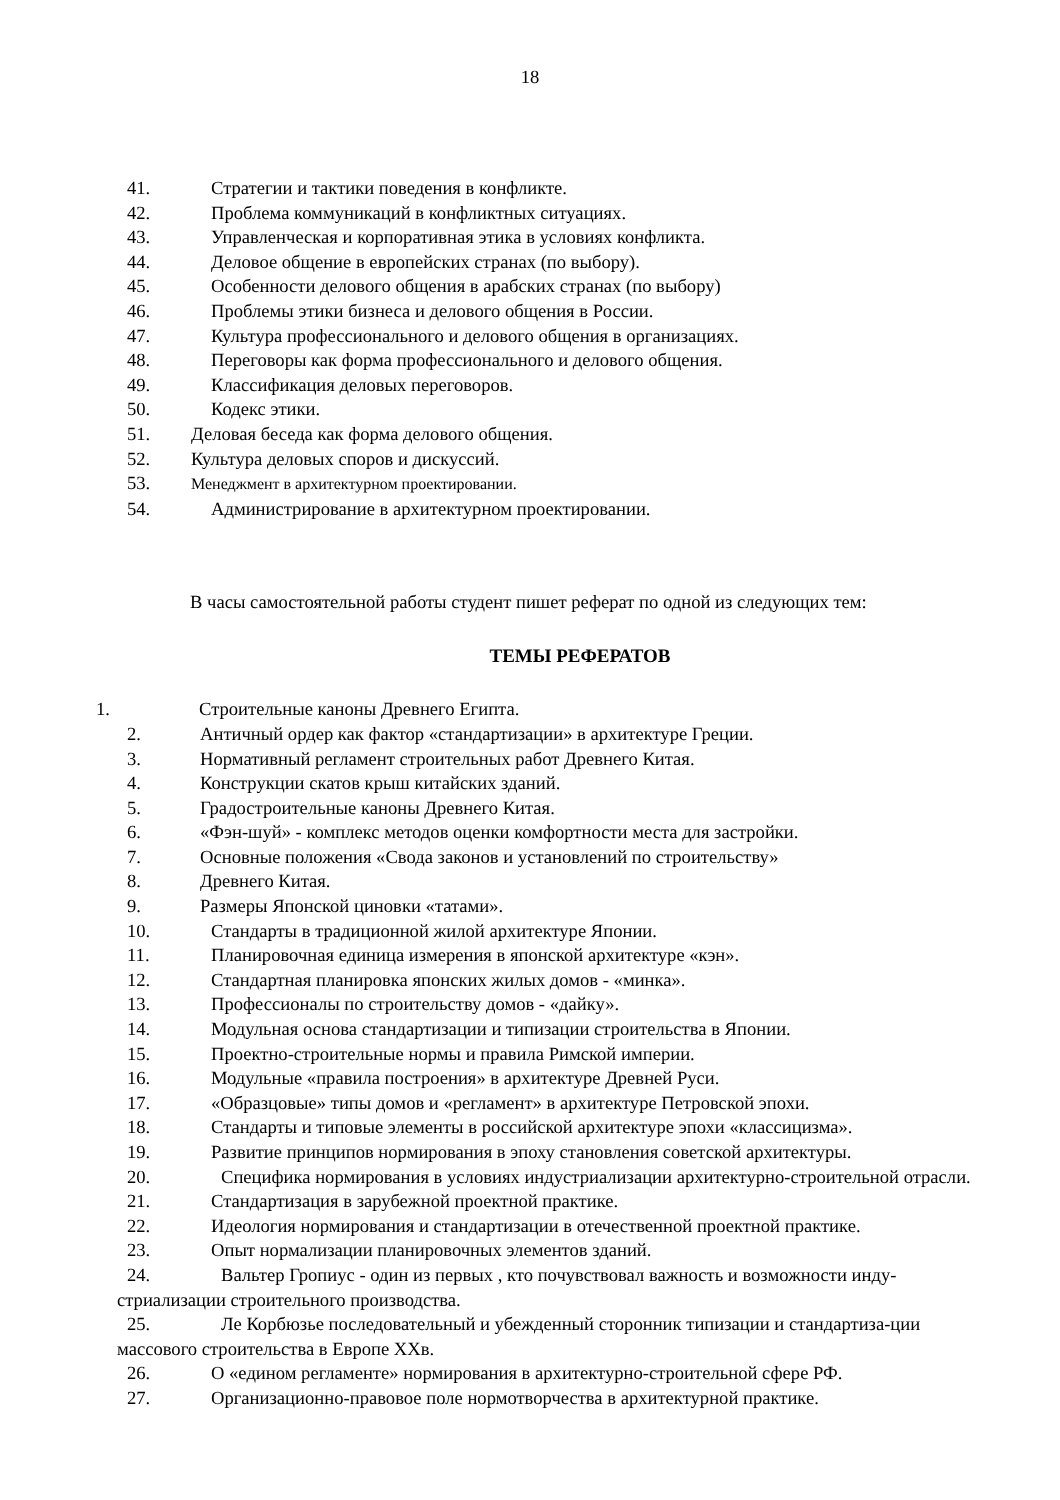18
41. Стратегии и тактики поведения в конфликте.
42. Проблема коммуникаций в конфликтных ситуациях.
43. Управленческая и корпоративная этика в условиях конфликта.
44. Деловое общение в европейских странах (по выбору).
45. Особенности делового общения в арабских странах (по выбору)
46. Проблемы этики бизнеса и делового общения в России.
47. Культура профессионального и делового общения в организациях.
48. Переговоры как форма профессионального и делового общения.
49. Классификация деловых переговоров.
50. Кодекс этики.
51. Деловая беседа как форма делового общения.
52. Культура деловых споров и дискуссий.
53. Менеджмент в архитектурном проектировании.
54. Администрирование в архитектурном проектировании.
В часы самостоятельной работы студент пишет реферат по одной из следующих тем:
ТЕМЫ РЕФЕРАТОВ
1. Строительные каноны Древнего Египта.
2. Античный ордер как фактор «стандартизации» в архитектуре Греции.
3. Нормативный регламент строительных работ Древнего Китая.
4. Конструкции скатов крыш китайских зданий.
5. Градостроительные каноны Древнего Китая.
6. «Фэн-шуй» - комплекс методов оценки комфортности места для застройки.
7. Основные положения «Свода законов и установлений по строительству»
8. Древнего Китая.
9. Размеры Японской циновки «татами».
10. Стандарты в традиционной жилой архитектуре Японии.
11. Планировочная единица измерения в японской архитектуре «кэн».
12. Стандартная планировка японских жилых домов - «минка».
13. Профессионалы по строительству домов - «дайку».
14. Модульная основа стандартизации и типизации строительства в Японии.
15. Проектно-строительные нормы и правила Римской империи.
16. Модульные «правила построения» в архитектуре Древней Руси.
17. «Образцовые» типы домов и «регламент» в архитектуре Петровской эпохи.
18. Стандарты и типовые элементы в российской архитектуре эпохи «классицизма».
19. Развитие принципов нормирования в эпоху становления советской архитектуры.
20. Специфика нормирования в условиях индустриализации архитектурно-строительной отрасли.
21. Стандартизация в зарубежной проектной практике.
22. Идеология нормирования и стандартизации в отечественной проектной практике.
23. Опыт нормализации планировочных элементов зданий.
24. Вальтер Гропиус - один из первых , кто почувствовал важность и возможности инду-стриализации строительного производства.
25. Ле Корбюзье последовательный и убежденный сторонник типизации и стандартиза-ции массового строительства в Европе XXв.
26. О «едином регламенте» нормирования в архитектурно-строительной сфере РФ.
27. Организационно-правовое поле нормотворчества в архитектурной практике.